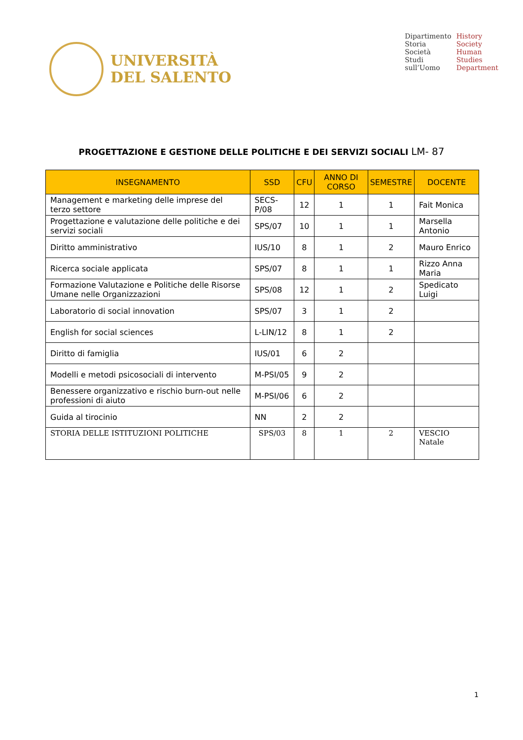UNIVERSITÀ
DEL SALENTO
Dipartimento
Storia
Società
Studi
sull’Uomo
History
Society
Human
Studies
Department
PROGETTAZIONE E GESTIONE DELLE POLITICHE E DEI SERVIZI SOCIALI LM- 87
| INSEGNAMENTO | SSD | CFU | ANNO DI CORSO | SEMESTRE | DOCENTE |
| --- | --- | --- | --- | --- | --- |
| Management e marketing delle imprese del terzo settore | SECS-P/08 | 12 | 1 | 1 | Fait Monica |
| Progettazione e valutazione delle politiche e dei servizi sociali | SPS/07 | 10 | 1 | 1 | Marsella Antonio |
| Diritto amministrativo | IUS/10 | 8 | 1 | 2 | Mauro Enrico |
| Ricerca sociale applicata | SPS/07 | 8 | 1 | 1 | Rizzo Anna Maria |
| Formazione Valutazione e Politiche delle Risorse Umane nelle Organizzazioni | SPS/08 | 12 | 1 | 2 | Spedicato Luigi |
| Laboratorio di social innovation | SPS/07 | 3 | 1 | 2 | |
| English for social sciences | L-LIN/12 | 8 | 1 | 2 | |
| Diritto di famiglia | IUS/01 | 6 | 2 | | |
| Modelli e metodi psicosociali di intervento | M-PSI/05 | 9 | 2 | | |
| Benessere organizzativo e rischio burn-out nelle professioni di aiuto | M-PSI/06 | 6 | 2 | | |
| Guida al tirocinio | NN | 2 | 2 | | |
| STORIA DELLE ISTITUZIONI POLITICHE | SPS/03 | 8 | 1 | 2 | VESCIO Natale |
1